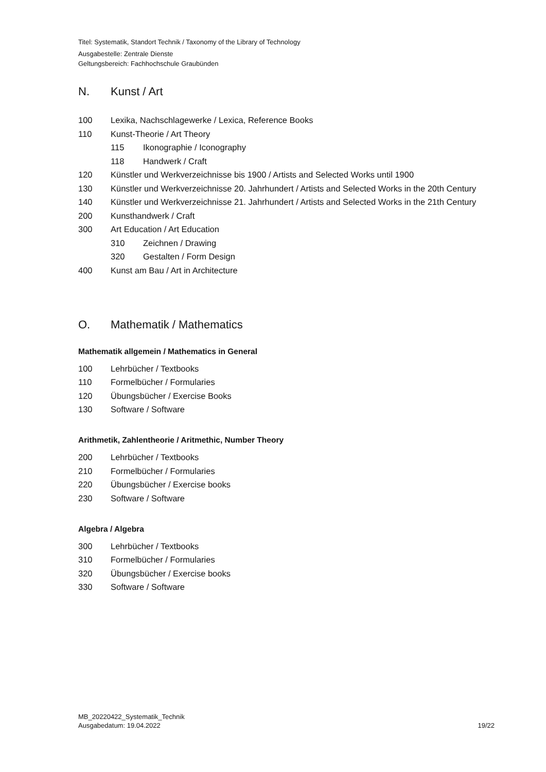Titel: Systematik, Standort Technik / Taxonomy of the Library of Technology
Ausgabestelle: Zentrale Dienste
Geltungsbereich: Fachhochschule Graubünden
N. Kunst / Art
100 Lexika, Nachschlagewerke / Lexica, Reference Books
110 Kunst-Theorie / Art Theory
115 Ikonographie / Iconography
118 Handwerk / Craft
120 Künstler und Werkverzeichnisse bis 1900 / Artists and Selected Works until 1900
130 Künstler und Werkverzeichnisse 20. Jahrhundert / Artists and Selected Works in the 20th Century
140 Künstler und Werkverzeichnisse 21. Jahrhundert / Artists and Selected Works in the 21th Century
200 Kunsthandwerk / Craft
300 Art Education / Art Education
310 Zeichnen / Drawing
320 Gestalten / Form Design
400 Kunst am Bau / Art in Architecture
O. Mathematik / Mathematics
Mathematik allgemein / Mathematics in General
100 Lehrbücher / Textbooks
110 Formelbücher / Formularies
120 Übungsbücher / Exercise Books
130 Software / Software
Arithmetik, Zahlentheorie / Aritmethic, Number Theory
200 Lehrbücher / Textbooks
210 Formelbücher / Formularies
220 Übungsbücher / Exercise books
230 Software / Software
Algebra / Algebra
300 Lehrbücher / Textbooks
310 Formelbücher / Formularies
320 Übungsbücher / Exercise books
330 Software / Software
MB_20220422_Systematik_Technik
Ausgabedatum: 19.04.2022
19/22